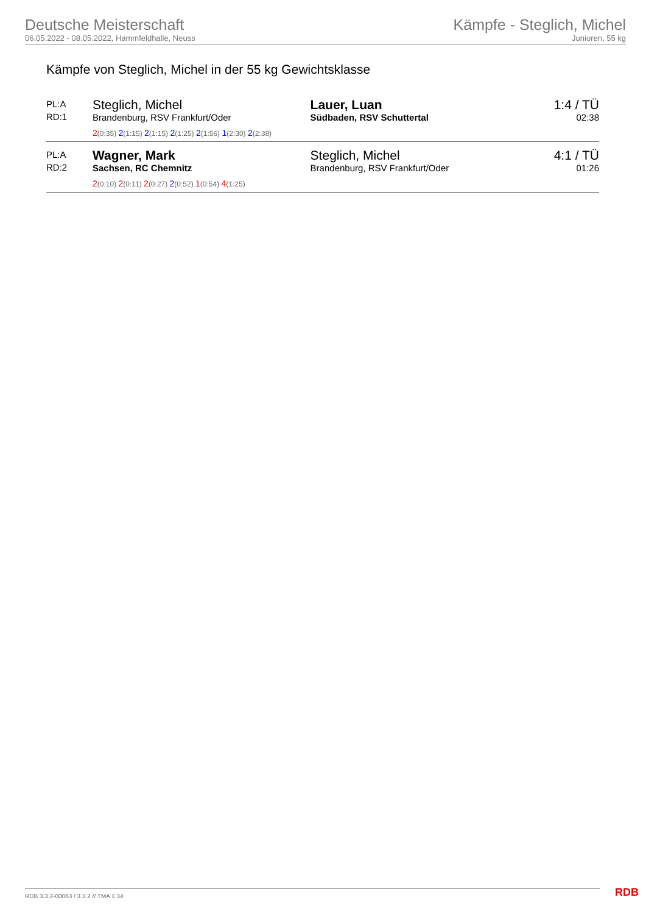Deutsche Meisterschaft
06.05.2022 - 08.05.2022, Hammfeldhalle, Neuss
Kämpfe - Steglich, Michel
Junioren, 55 kg
Kämpfe von Steglich, Michel in der 55 kg Gewichtsklasse
| PL:A RD:1 | Steglich, Michel Brandenburg, RSV Frankfurt/Oder | Lauer, Luan Südbaden, RSV Schuttertal | 1:4 / TÜ 02:38 |
| | 2 (0:35) 2 (1:15) 2 (1:15) 2 (1:25) 2 (1:56) 1 (2:30) 2 (2:38) | | |
| PL:A RD:2 | Wagner, Mark Sachsen, RC Chemnitz | Steglich, Michel Brandenburg, RSV Frankfurt/Oder | 4:1 / TÜ 01:26 |
| | 2 (0:10) 2 (0:11) 2 (0:27) 2 (0:52) 1 (0:54) 4 (1:25) | | |
RDB 3.3.2-00063 / 3.3.2 // TMA 1.34
RDB